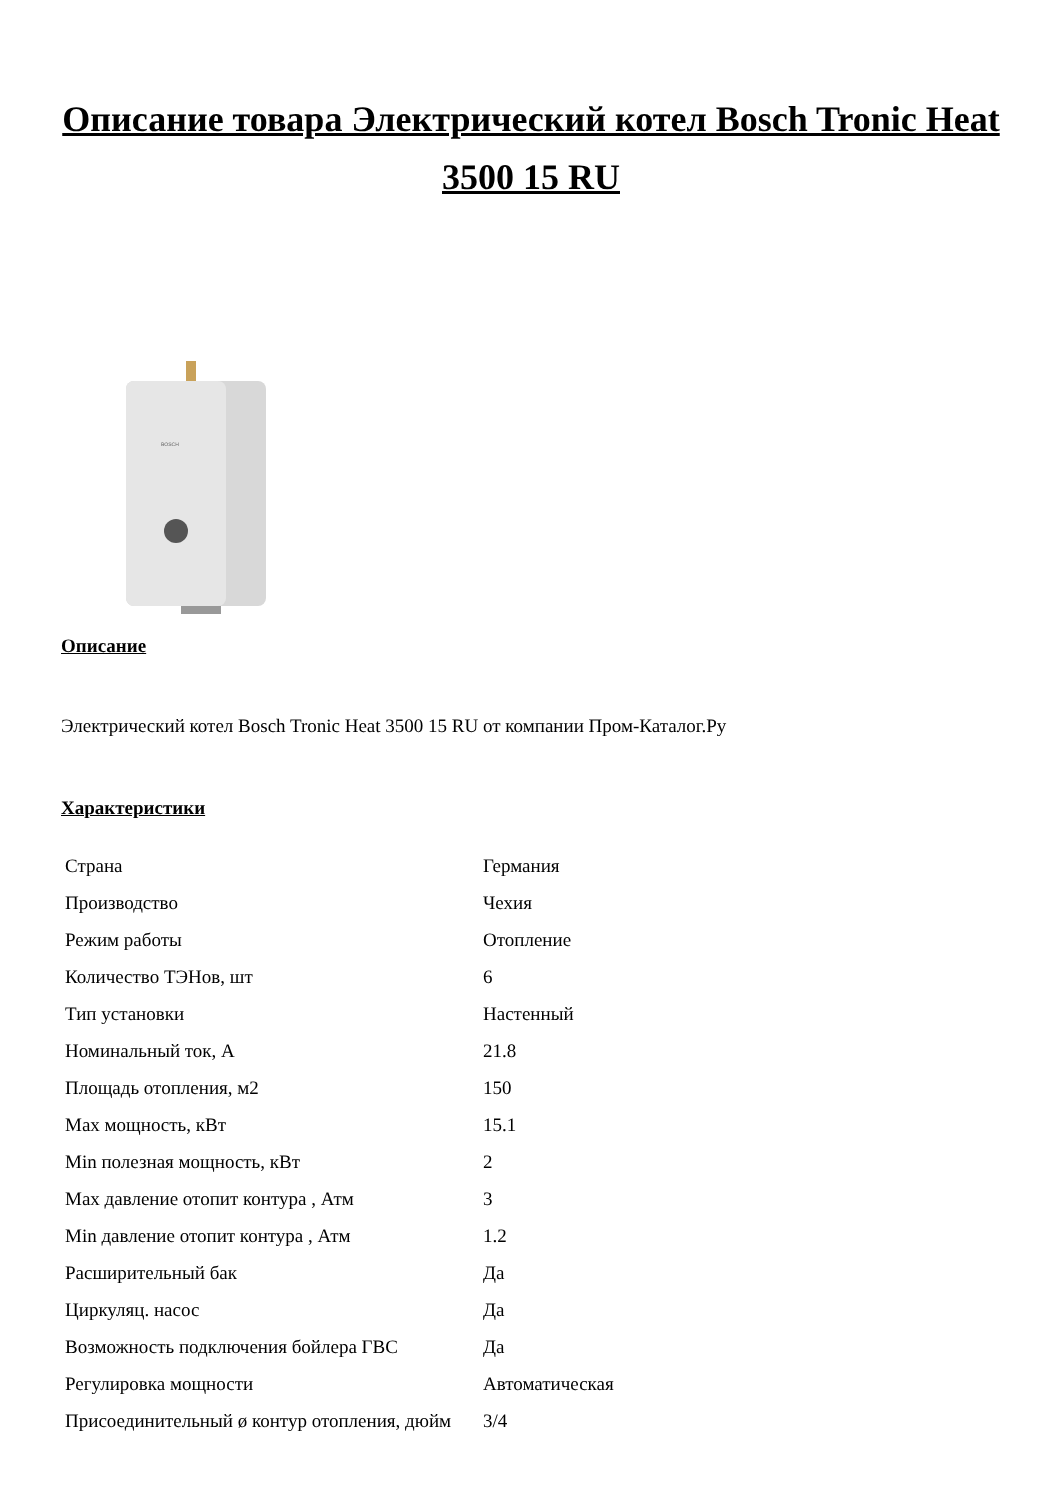Описание товара Электрический котел Bosch Tronic Heat 3500 15 RU
BOSCH
Описание
Электрический котел Bosch Tronic Heat 3500 15 RU от компании Пром-Каталог.Ру
Характеристики
| Страна | Германия |
| Производство | Чехия |
| Режим работы | Отопление |
| Количество ТЭНов, шт | 6 |
| Тип установки | Настенный |
| Номинальный ток, А | 21.8 |
| Площадь отопления, м2 | 150 |
| Max мощность, кВт | 15.1 |
| Min полезная мощность, кВт | 2 |
| Max давление отопит контура , Атм | 3 |
| Min давление отопит контура , Атм | 1.2 |
| Расширительный бак | Да |
| Циркуляц. насос | Да |
| Возможность подключения бойлера ГВС | Да |
| Регулировка мощности | Автоматическая |
| Присоединительный ø контур отопления, дюйм | 3/4 |